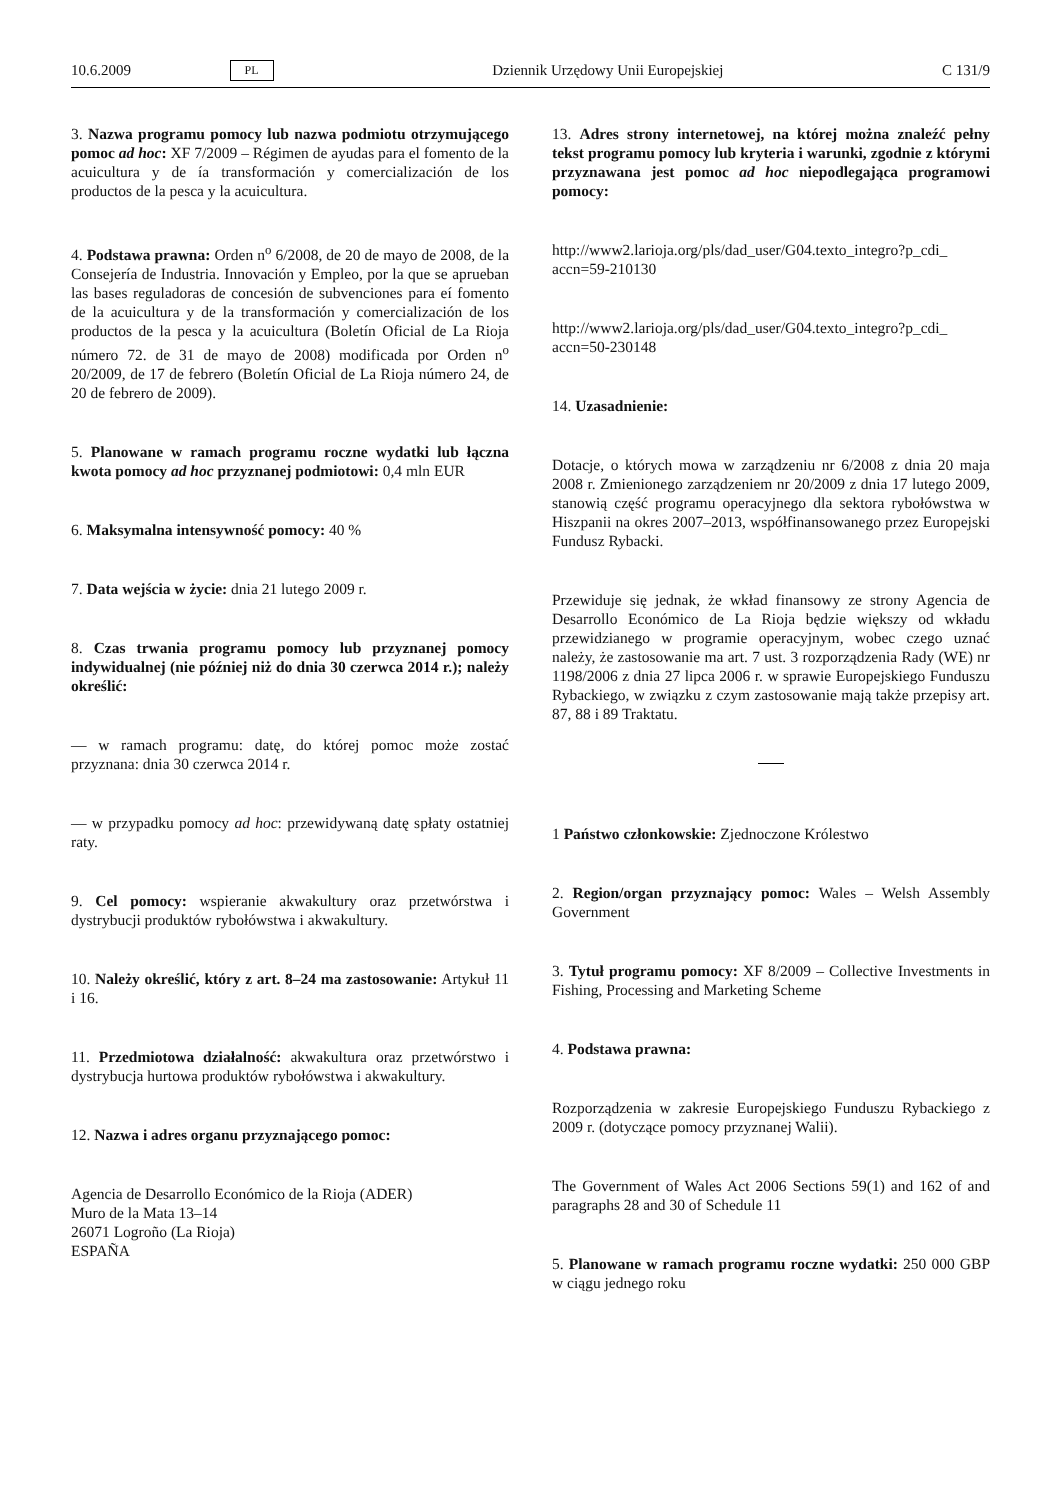10.6.2009 PL Dziennik Urzędowy Unii Europejskiej C 131/9
3. Nazwa programu pomocy lub nazwa podmiotu otrzymującego pomoc ad hoc: XF 7/2009 – Régimen de ayudas para el fomento de la acuicultura y de ía transformación y comercialización de los productos de la pesca y la acuicultura.
4. Podstawa prawna: Orden n<sup>o</sup> 6/2008, de 20 de mayo de 2008, de la Consejería de Industria. Innovación y Empleo, por la que se aprueban las bases reguladoras de concesión de subvenciones para eí fomento de la acuicultura y de la transformación y comercialización de los productos de la pesca y la acuicultura (Boletín Oficial de La Rioja número 72. de 31 de mayo de 2008) modificada por Orden n<sup>o</sup> 20/2009, de 17 de febrero (Boletín Oficial de La Rioja número 24, de 20 de febrero de 2009).
5. Planowane w ramach programu roczne wydatki lub łączna kwota pomocy ad hoc przyznanej podmiotowi: 0,4 mln EUR
6. Maksymalna intensywność pomocy: 40 %
7. Data wejścia w życie: dnia 21 lutego 2009 r.
8. Czas trwania programu pomocy lub przyznanej pomocy indywidualnej (nie później niż do dnia 30 czerwca 2014 r.); należy określić:
— w ramach programu: datę, do której pomoc może zostać przyznana: dnia 30 czerwca 2014 r.
— w przypadku pomocy ad hoc: przewidywaną datę spłaty ostatniej raty.
9. Cel pomocy: wspieranie akwakultury oraz przetwórstwa i dystrybucji produktów rybołówstwa i akwakultury.
10. Należy określić, który z art. 8–24 ma zastosowanie: Artykuł 11 i 16.
11. Przedmiotowa działalność: akwakultura oraz przetwórstwo i dystrybucja hurtowa produktów rybołówstwa i akwakultury.
12. Nazwa i adres organu przyznającego pomoc:
Agencia de Desarrollo Económico de la Rioja (ADER)
Muro de la Mata 13–14
26071 Logroño (La Rioja)
ESPAÑA
13. Adres strony internetowej, na której można znaleźć pełny tekst programu pomocy lub kryteria i warunki, zgodnie z którymi przyznawana jest pomoc ad hoc niepodlegająca programowi pomocy:
http://www2.larioja.org/pls/dad_user/G04.texto_integro?p_cdi_ accn=59-210130
http://www2.larioja.org/pls/dad_user/G04.texto_integro?p_cdi_ accn=50-230148
14. Uzasadnienie:
Dotacje, o których mowa w zarządzeniu nr 6/2008 z dnia 20 maja 2008 r. Zmienionego zarządzeniem nr 20/2009 z dnia 17 lutego 2009, stanowią część programu operacyjnego dla sektora rybołówstwa w Hiszpanii na okres 2007–2013, współfinansowanego przez Europejski Fundusz Rybacki.
Przewiduje się jednak, że wkład finansowy ze strony Agencia de Desarrollo Económico de La Rioja będzie większy od wkładu przewidzianego w programie operacyjnym, wobec czego uznać należy, że zastosowanie ma art. 7 ust. 3 rozporządzenia Rady (WE) nr 1198/2006 z dnia 27 lipca 2006 r. w sprawie Europejskiego Funduszu Rybackiego, w związku z czym zastosowanie mają także przepisy art. 87, 88 i 89 Traktatu.
1 Państwo członkowskie: Zjednoczone Królestwo
2. Region/organ przyznający pomoc: Wales – Welsh Assembly Government
3. Tytuł programu pomocy: XF 8/2009 – Collective Investments in Fishing, Processing and Marketing Scheme
4. Podstawa prawna:
Rozporządzenia w zakresie Europejskiego Funduszu Rybackiego z 2009 r. (dotyczące pomocy przyznanej Walii).
The Government of Wales Act 2006 Sections 59(1) and 162 of and paragraphs 28 and 30 of Schedule 11
5. Planowane w ramach programu roczne wydatki: 250 000 GBP w ciągu jednego roku